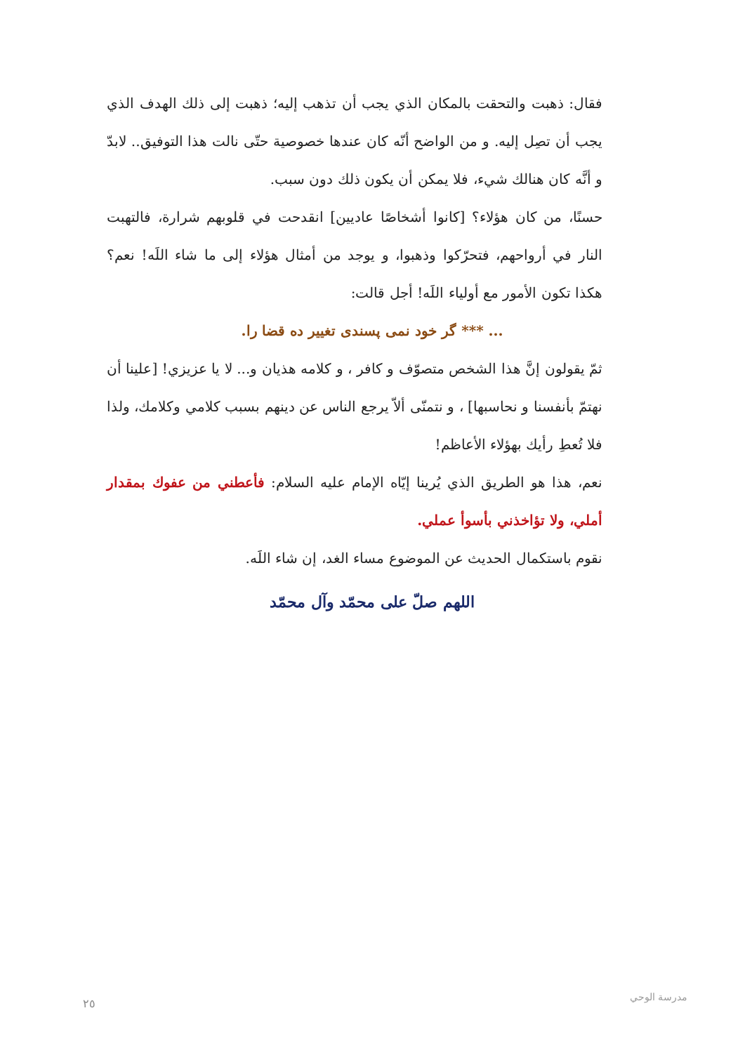فقال: ذهبت والتحقت بالمكان الذي يجب أن تذهب إليه؛ ذهبت إلى ذلك الهدف الذي يجب أن تصِل إليه. و من الواضح أنّه كان عندها خصوصية حتّى نالت هذا التوفيق.. لابدّ و أنَّه كان هنالك شيء، فلا يمكن أن يكون ذلك دون سبب.
حسنًا، من كان هؤلاء؟ [كانوا أشخاصًا عاديين] انقدحت في قلوبهم شرارة، فالتهبت النار في أرواحهم، فتحرّكوا وذهبوا، و يوجد من أمثال هؤلاء إلى ما شاء اللَه! نعم؟ هكذا تكون الأمور مع أولياء اللَه! أجل قالت:
... *** گر خود نمی پسندی تغییر ده قضا را.
ثمّ يقولون إنَّ هذا الشخص متصوّف و كافر ، و كلامه هذيان و... لا يا عزيزي! [علينا أن نهتمّ بأنفسنا و نحاسبها] ، و نتمنّى ألاّ يرجع الناس عن دينهم بسبب كلامي وكلامك، ولذا فلا تُعطِ رأيك بهؤلاء الأعاظم!
نعم، هذا هو الطريق الذي يُرينا إيّاه الإمام عليه السلام: فأعطني من عفوك بمقدار أملي، ولا تؤاخذني بأسوأ عملي.
نقوم باستكمال الحديث عن الموضوع مساء الغد، إن شاء اللَه.
اللهم صلّ على محمّد وآل محمّد
٢٥ مدرسة الوحي